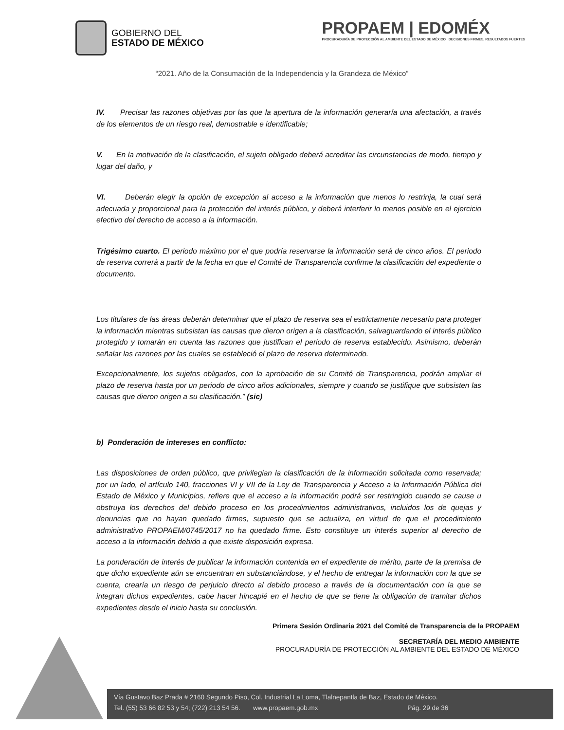GOBIERNO DEL
ESTADO DE MÉXICO
PROPAEM | EDOMÉX
PROCURADURÍA DE PROTECCIÓN AL AMBIENTE DEL ESTADO DE MÉXICO DECISIONES FIRMES, RESULTADOS FUERTES
“2021. Año de la Consumación de la Independencia y la Grandeza de México”
IV. Precisar las razones objetivas por las que la apertura de la información generaría una afectación, a través de los elementos de un riesgo real, demostrable e identificable;
V. En la motivación de la clasificación, el sujeto obligado deberá acreditar las circunstancias de modo, tiempo y lugar del daño, y
VI. Deberán elegir la opción de excepción al acceso a la información que menos lo restrinja, la cual será adecuada y proporcional para la protección del interés público, y deberá interferir lo menos posible en el ejercicio efectivo del derecho de acceso a la información.
Trigésimo cuarto. El periodo máximo por el que podría reservarse la información será de cinco años. El periodo de reserva correrá a partir de la fecha en que el Comité de Transparencia confirme la clasificación del expediente o documento.
Los titulares de las áreas deberán determinar que el plazo de reserva sea el estrictamente necesario para proteger la información mientras subsistan las causas que dieron origen a la clasificación, salvaguardando el interés público protegido y tomarán en cuenta las razones que justifican el periodo de reserva establecido. Asimismo, deberán señalar las razones por las cuales se estableció el plazo de reserva determinado.
Excepcionalmente, los sujetos obligados, con la aprobación de su Comité de Transparencia, podrán ampliar el plazo de reserva hasta por un periodo de cinco años adicionales, siempre y cuando se justifique que subsisten las causas que dieron origen a su clasificación.” (sic)
b) Ponderación de intereses en conflicto:
Las disposiciones de orden público, que privilegian la clasificación de la información solicitada como reservada; por un lado, el artículo 140, fracciones VI y VII de la Ley de Transparencia y Acceso a la Información Pública del Estado de México y Municipios, refiere que el acceso a la información podrá ser restringido cuando se cause u obstruya los derechos del debido proceso en los procedimientos administrativos, incluidos los de quejas y denuncias que no hayan quedado firmes, supuesto que se actualiza, en virtud de que el procedimiento administrativo PROPAEM/0745/2017 no ha quedado firme. Esto constituye un interés superior al derecho de acceso a la información debido a que existe disposición expresa.
La ponderación de interés de publicar la información contenida en el expediente de mérito, parte de la premisa de que dicho expediente aún se encuentran en substanciándose, y el hecho de entregar la información con la que se cuenta, crearía un riesgo de perjuicio directo al debido proceso a través de la documentación con la que se integran dichos expedientes, cabe hacer hincapié en el hecho de que se tiene la obligación de tramitar dichos expedientes desde el inicio hasta su conclusión.
Primera Sesión Ordinaria 2021 del Comité de Transparencia de la PROPAEM
SECRETARÍA DEL MEDIO AMBIENTE
PROCURADURÍA DE PROTECCIÓN AL AMBIENTE DEL ESTADO DE MÉXICO
Vía Gustavo Baz Prada # 2160 Segundo Piso, Col. Industrial La Loma, Tlalnepantla de Baz, Estado de México.
Tel. (55) 53 66 82 53 y 54; (722) 213 54 56. www.propaem.gob.mx Pág. 29 de 36